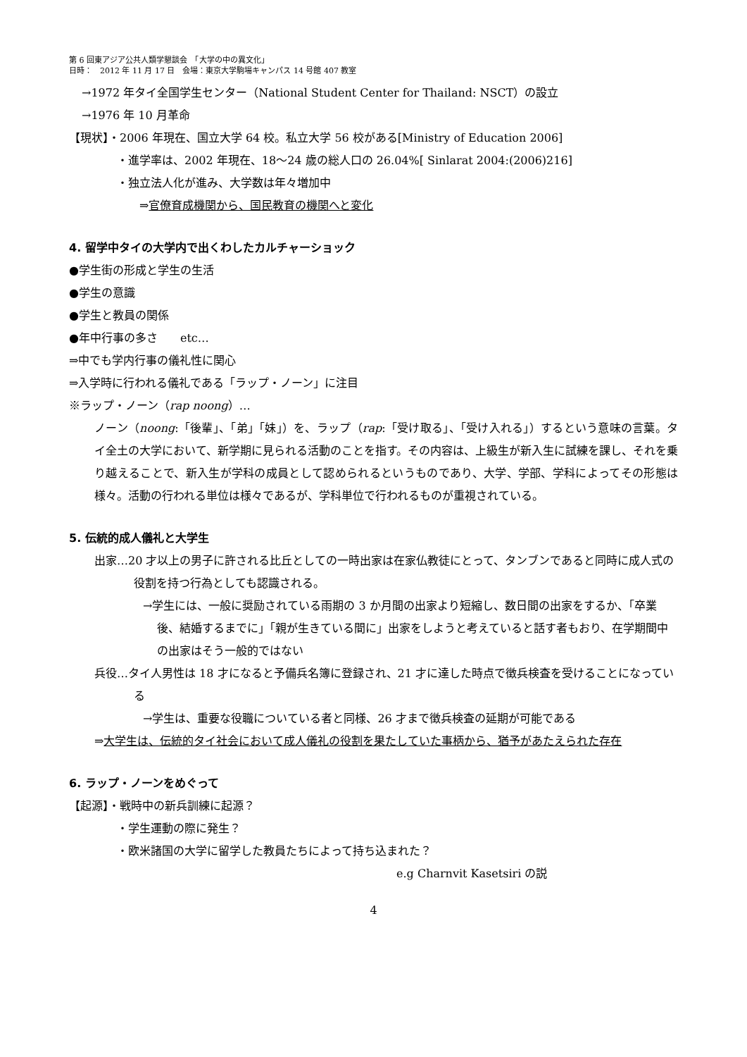第 6 回東アジア公共人類学懇談会　「大学の中の異文化」
日時：　2012 年 11 月 17 日　会場：東京大学駒場キャンパス 14 号館 407 教室
→1972 年タイ全国学生センター（National Student Center for Thailand: NSCT）の設立
→1976 年 10 月革命
【現状】・2006 年現在、国立大学 64 校。私立大学 56 校がある[Ministry of Education 2006]
・進学率は、2002 年現在、18～24 歳の総人口の 26.04%[ Sinlarat 2004:(2006)216]
・独立法人化が進み、大学数は年々増加中
⇒官僚育成機関から、国民教育の機関へと変化
4. 留学中タイの大学内で出くわしたカルチャーショック
●学生街の形成と学生の生活
●学生の意識
●学生と教員の関係
●年中行事の多さ　　etc…
⇒中でも学内行事の儀礼性に関心
⇒入学時に行われる儀礼である「ラップ・ノーン」に注目
※ラップ・ノーン（rap noong）…
ノーン（noong:「後輩」、「弟」「妹」）を、ラップ（rap:「受け取る」、「受け入れる」）するという意味の言葉。タイ全土の大学において、新学期に見られる活動のことを指す。その内容は、上級生が新入生に試練を課し、それを乗り越えることで、新入生が学科の成員として認められるというものであり、大学、学部、学科によってその形態は様々。活動の行われる単位は様々であるが、学科単位で行われるものが重視されている。
5. 伝統的成人儀礼と大学生
出家…20 才以上の男子に許される比丘としての一時出家は在家仏教徒にとって、タンブンであると同時に成人式の役割を持つ行為としても認識される。
→学生には、一般に奨励されている雨期の 3 か月間の出家より短縮し、数日間の出家をするか、「卒業後、結婚するまでに」「親が生きている間に」出家をしようと考えていると話す者もおり、在学期間中の出家はそう一般的ではない
兵役…タイ人男性は 18 才になると予備兵名簿に登録され、21 才に達した時点で徴兵検査を受けることになっている
→学生は、重要な役職についている者と同様、26 才まで徴兵検査の延期が可能である
⇒大学生は、伝統的タイ社会において成人儀礼の役割を果たしていた事柄から、猶予があたえられた存在
6. ラップ・ノーンをめぐって
【起源】・戦時中の新兵訓練に起源？
・学生運動の際に発生？
・欧米諸国の大学に留学した教員たちによって持ち込まれた？
e.g Charnvit Kasetsiri の説
4